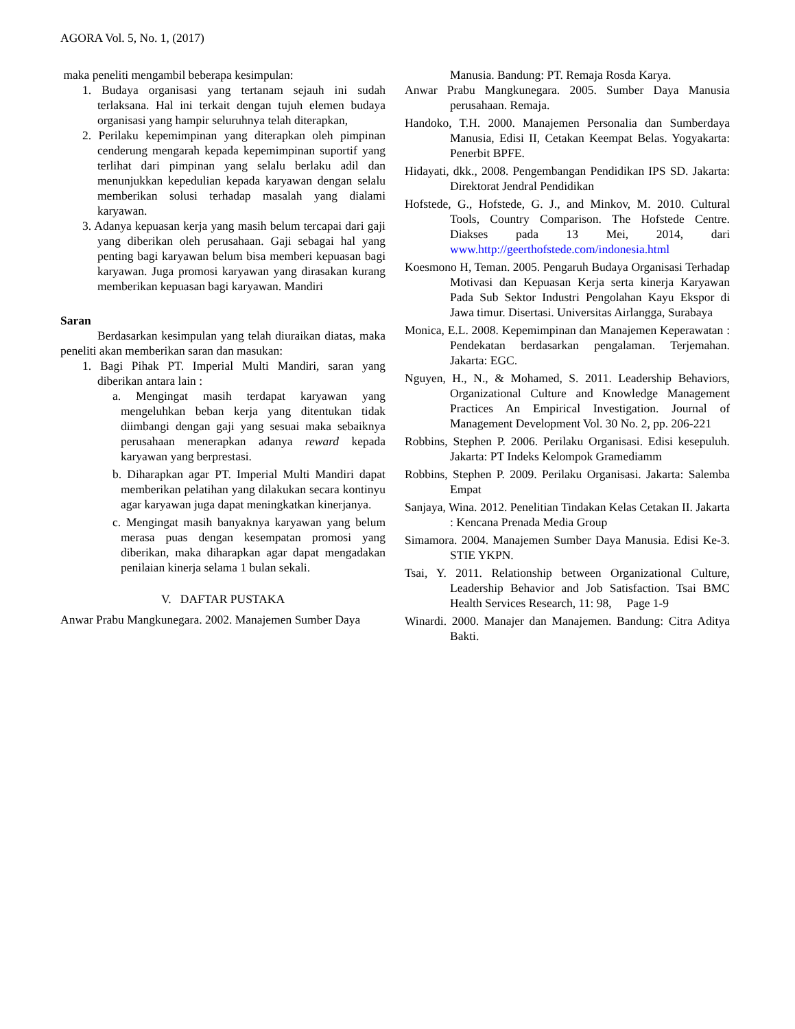AGORA Vol. 5, No. 1, (2017)
maka peneliti mengambil beberapa kesimpulan:
1. Budaya organisasi yang tertanam sejauh ini sudah terlaksana. Hal ini terkait dengan tujuh elemen budaya organisasi yang hampir seluruhnya telah diterapkan,
2. Perilaku kepemimpinan yang diterapkan oleh pimpinan cenderung mengarah kepada kepemimpinan suportif yang terlihat dari pimpinan yang selalu berlaku adil dan menunjukkan kepedulian kepada karyawan dengan selalu memberikan solusi terhadap masalah yang dialami karyawan.
3. Adanya kepuasan kerja yang masih belum tercapai dari gaji yang diberikan oleh perusahaan. Gaji sebagai hal yang penting bagi karyawan belum bisa memberi kepuasan bagi karyawan. Juga promosi karyawan yang dirasakan kurang memberikan kepuasan bagi karyawan. Mandiri
Saran
Berdasarkan kesimpulan yang telah diuraikan diatas, maka peneliti akan memberikan saran dan masukan:
1. Bagi Pihak PT. Imperial Multi Mandiri, saran yang diberikan antara lain :
a. Mengingat masih terdapat karyawan yang mengeluhkan beban kerja yang ditentukan tidak diimbangi dengan gaji yang sesuai maka sebaiknya perusahaan menerapkan adanya reward kepada karyawan yang berprestasi.
b. Diharapkan agar PT. Imperial Multi Mandiri dapat memberikan pelatihan yang dilakukan secara kontinyu agar karyawan juga dapat meningkatkan kinerjanya.
c. Mengingat masih banyaknya karyawan yang belum merasa puas dengan kesempatan promosi yang diberikan, maka diharapkan agar dapat mengadakan penilaian kinerja selama 1 bulan sekali.
V. DAFTAR PUSTAKA
Anwar Prabu Mangkunegara. 2002. Manajemen Sumber Daya
Manusia. Bandung: PT. Remaja Rosda Karya.
Anwar Prabu Mangkunegara. 2005. Sumber Daya Manusia perusahaan. Remaja.
Handoko, T.H. 2000. Manajemen Personalia dan Sumberdaya Manusia, Edisi II, Cetakan Keempat Belas. Yogyakarta: Penerbit BPFE.
Hidayati, dkk., 2008. Pengembangan Pendidikan IPS SD. Jakarta: Direktorat Jendral Pendidikan
Hofstede, G., Hofstede, G. J., and Minkov, M. 2010. Cultural Tools, Country Comparison. The Hofstede Centre. Diakses pada 13 Mei, 2014, dari www.http://geerthofstede.com/indonesia.html
Koesmono H, Teman. 2005. Pengaruh Budaya Organisasi Terhadap Motivasi dan Kepuasan Kerja serta kinerja Karyawan Pada Sub Sektor Industri Pengolahan Kayu Ekspor di Jawa timur. Disertasi. Universitas Airlangga, Surabaya
Monica, E.L. 2008. Kepemimpinan dan Manajemen Keperawatan : Pendekatan berdasarkan pengalaman. Terjemahan. Jakarta: EGC.
Nguyen, H., N., & Mohamed, S. 2011. Leadership Behaviors, Organizational Culture and Knowledge Management Practices An Empirical Investigation. Journal of Management Development Vol. 30 No. 2, pp. 206-221
Robbins, Stephen P. 2006. Perilaku Organisasi. Edisi kesepuluh. Jakarta: PT Indeks Kelompok Gramediamm
Robbins, Stephen P. 2009. Perilaku Organisasi. Jakarta: Salemba Empat
Sanjaya, Wina. 2012. Penelitian Tindakan Kelas Cetakan II. Jakarta : Kencana Prenada Media Group
Simamora. 2004. Manajemen Sumber Daya Manusia. Edisi Ke-3. STIE YKPN.
Tsai, Y. 2011. Relationship between Organizational Culture, Leadership Behavior and Job Satisfaction. Tsai BMC Health Services Research, 11: 98, Page 1-9
Winardi. 2000. Manajer dan Manajemen. Bandung: Citra Aditya Bakti.